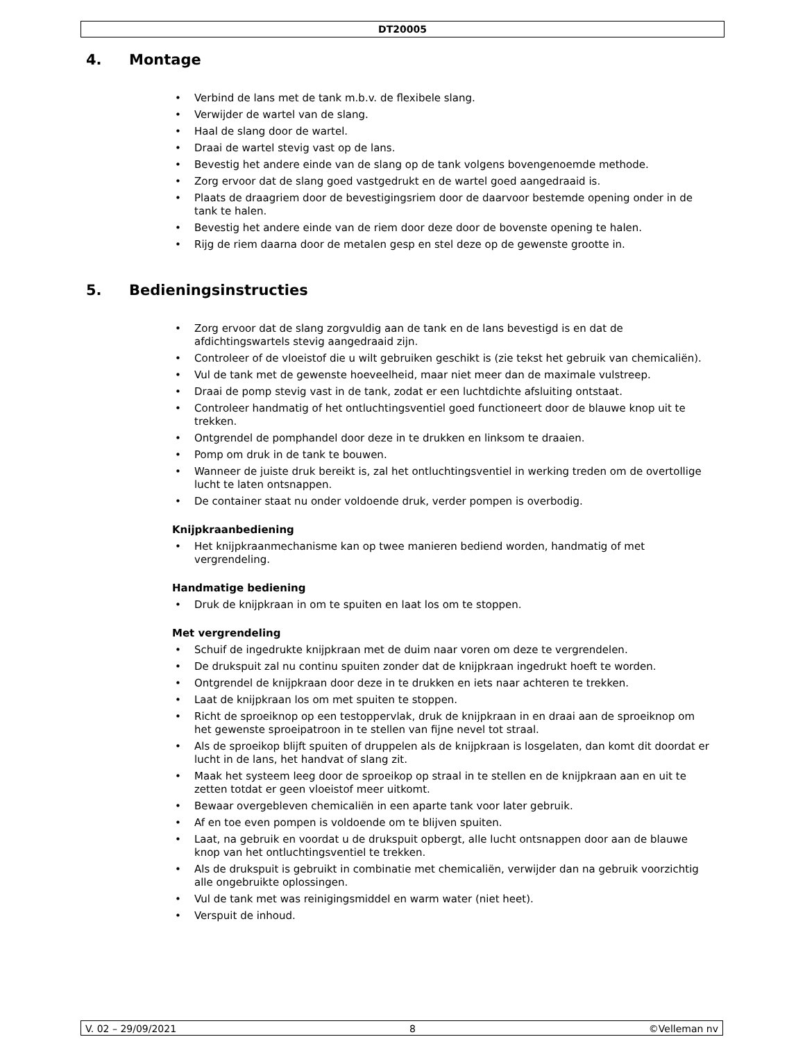DT20005
4. Montage
• Verbind de lans met de tank m.b.v. de flexibele slang.
• Verwijder de wartel van de slang.
• Haal de slang door de wartel.
• Draai de wartel stevig vast op de lans.
• Bevestig het andere einde van de slang op de tank volgens bovengenoemde methode.
• Zorg ervoor dat de slang goed vastgedrukt en de wartel goed aangedraaid is.
• Plaats de draagriem door de bevestigingsriem door de daarvoor bestemde opening onder in de tank te halen.
• Bevestig het andere einde van de riem door deze door de bovenste opening te halen.
• Rijg de riem daarna door de metalen gesp en stel deze op de gewenste grootte in.
5. Bedieningsinstructies
• Zorg ervoor dat de slang zorgvuldig aan de tank en de lans bevestigd is en dat de afdichtingswartels stevig aangedraaid zijn.
• Controleer of de vloeistof die u wilt gebruiken geschikt is (zie tekst het gebruik van chemicaliën).
• Vul de tank met de gewenste hoeveelheid, maar niet meer dan de maximale vulstreep.
• Draai de pomp stevig vast in de tank, zodat er een luchtdichte afsluiting ontstaat.
• Controleer handmatig of het ontluchtingsventiel goed functioneert door de blauwe knop uit te trekken.
• Ontgrendel de pomphandel door deze in te drukken en linksom te draaien.
• Pomp om druk in de tank te bouwen.
• Wanneer de juiste druk bereikt is, zal het ontluchtingsventiel in werking treden om de overtollige lucht te laten ontsnappen.
• De container staat nu onder voldoende druk, verder pompen is overbodig.
Knijpkraanbediening
• Het knijpkraanmechanisme kan op twee manieren bediend worden, handmatig of met vergrendeling.
Handmatige bediening
• Druk de knijpkraan in om te spuiten en laat los om te stoppen.
Met vergrendeling
• Schuif de ingedrukte knijpkraan met de duim naar voren om deze te vergrendelen.
• De drukspuit zal nu continu spuiten zonder dat de knijpkraan ingedrukt hoeft te worden.
• Ontgrendel de knijpkraan door deze in te drukken en iets naar achteren te trekken.
• Laat de knijpkraan los om met spuiten te stoppen.
• Richt de sproeiknop op een testoppervlak, druk de knijpkraan in en draai aan de sproeiknop om het gewenste sproeipatroon in te stellen van fijne nevel tot straal.
• Als de sproeikop blijft spuiten of druppelen als de knijpkraan is losgelaten, dan komt dit doordat er lucht in de lans, het handvat of slang zit.
• Maak het systeem leeg door de sproeikop op straal in te stellen en de knijpkraan aan en uit te zetten totdat er geen vloeistof meer uitkomt.
• Bewaar overgebleven chemicaliën in een aparte tank voor later gebruik.
• Af en toe even pompen is voldoende om te blijven spuiten.
• Laat, na gebruik en voordat u de drukspuit opbergt, alle lucht ontsnappen door aan de blauwe knop van het ontluchtingsventiel te trekken.
• Als de drukspuit is gebruikt in combinatie met chemicaliën, verwijder dan na gebruik voorzichtig alle ongebruikte oplossingen.
• Vul de tank met was reinigingsmiddel en warm water (niet heet).
• Verspuit de inhoud.
V. 02 – 29/09/2021 8 ©Velleman nv